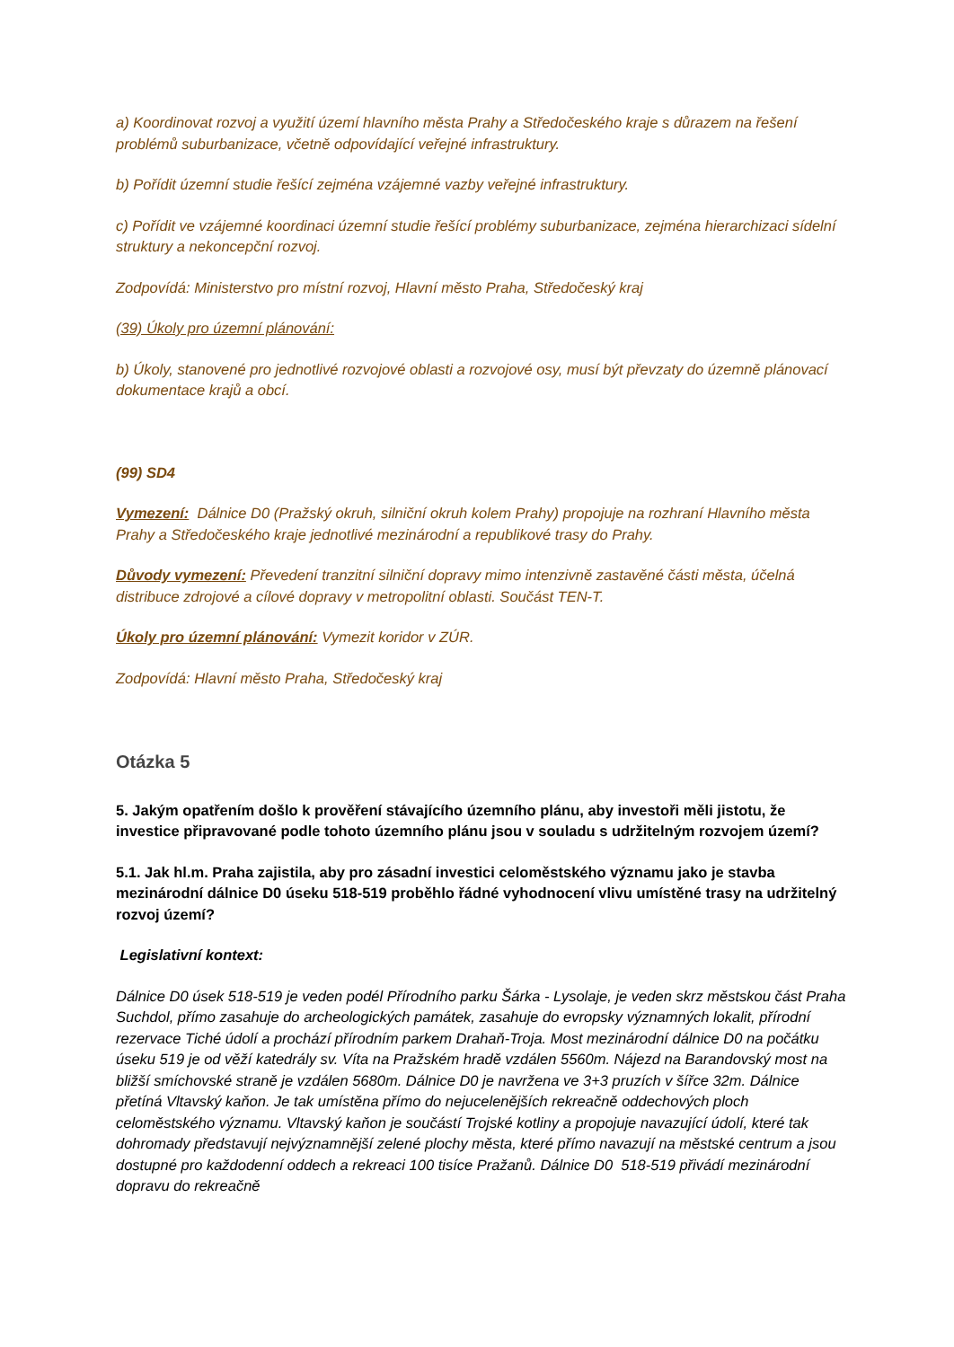a) Koordinovat rozvoj a využití území hlavního města Prahy a Středočeského kraje s důrazem na řešení problémů suburbanizace, včetně odpovídající veřejné infrastruktury.
b) Pořídit územní studie řešící zejména vzájemné vazby veřejné infrastruktury.
c) Pořídit ve vzájemné koordinaci územní studie řešící problémy suburbanizace, zejména hierarchizaci sídelní struktury a nekoncepční rozvoj.
Zodpovídá: Ministerstvo pro místní rozvoj, Hlavní město Praha, Středočeský kraj
(39) Úkoly pro územní plánování:
b) Úkoly, stanovené pro jednotlivé rozvojové oblasti a rozvojové osy, musí být převzaty do územně plánovací dokumentace krajů a obcí.
(99) SD4
Vymezení: Dálnice D0 (Pražský okruh, silniční okruh kolem Prahy) propojuje na rozhraní Hlavního města Prahy a Středočeského kraje jednotlivé mezinárodní a republikové trasy do Prahy.
Důvody vymezení: Převedení tranzitní silniční dopravy mimo intenzivně zastavěné části města, účelná distribuce zdrojové a cílové dopravy v metropolitní oblasti. Součást TEN-T.
Úkoly pro územní plánování: Vymezit koridor v ZÚR.
Zodpovídá: Hlavní město Praha, Středočeský kraj
Otázka 5
5. Jakým opatřením došlo k prověření stávajícího územního plánu, aby investoři měli jistotu, že investice připravované podle tohoto územního plánu jsou v souladu s udržitelným rozvojem území?
5.1. Jak hl.m. Praha zajistila, aby pro zásadní investici celoměstského významu jako je stavba mezinárodní dálnice D0 úseku 518-519 proběhlo řádné vyhodnocení vlivu umístěné trasy na udržitelný rozvoj území?
Legislativní kontext:
Dálnice D0 úsek 518-519 je veden podél Přírodního parku Šárka - Lysolaje, je veden skrz městskou část Praha Suchdol, přímo zasahuje do archeologických památek, zasahuje do evropsky významných lokalit, přírodní rezervace Tiché údolí a prochází přírodním parkem Drahaň-Troja. Most mezinárodní dálnice D0 na počátku úseku 519 je od věží katedrály sv. Víta na Pražském hradě vzdálen 5560m. Nájezd na Barandovský most na bližší smíchovské straně je vzdálen 5680m. Dálnice D0 je navržena ve 3+3 pruzích v šířce 32m. Dálnice přetíná Vltavský kaňon. Je tak umístěna přímo do nejucelenějších rekreačně oddechových ploch celoměstského významu. Vltavský kaňon je součástí Trojské kotliny a propojuje navazující údolí, které tak dohromady představují nejvýznamnější zelené plochy města, které přímo navazují na městské centrum a jsou dostupné pro každodenní oddech a rekreaci 100 tisíce Pražanů. Dálnice D0 518-519 přivádí mezinárodní dopravu do rekreačně